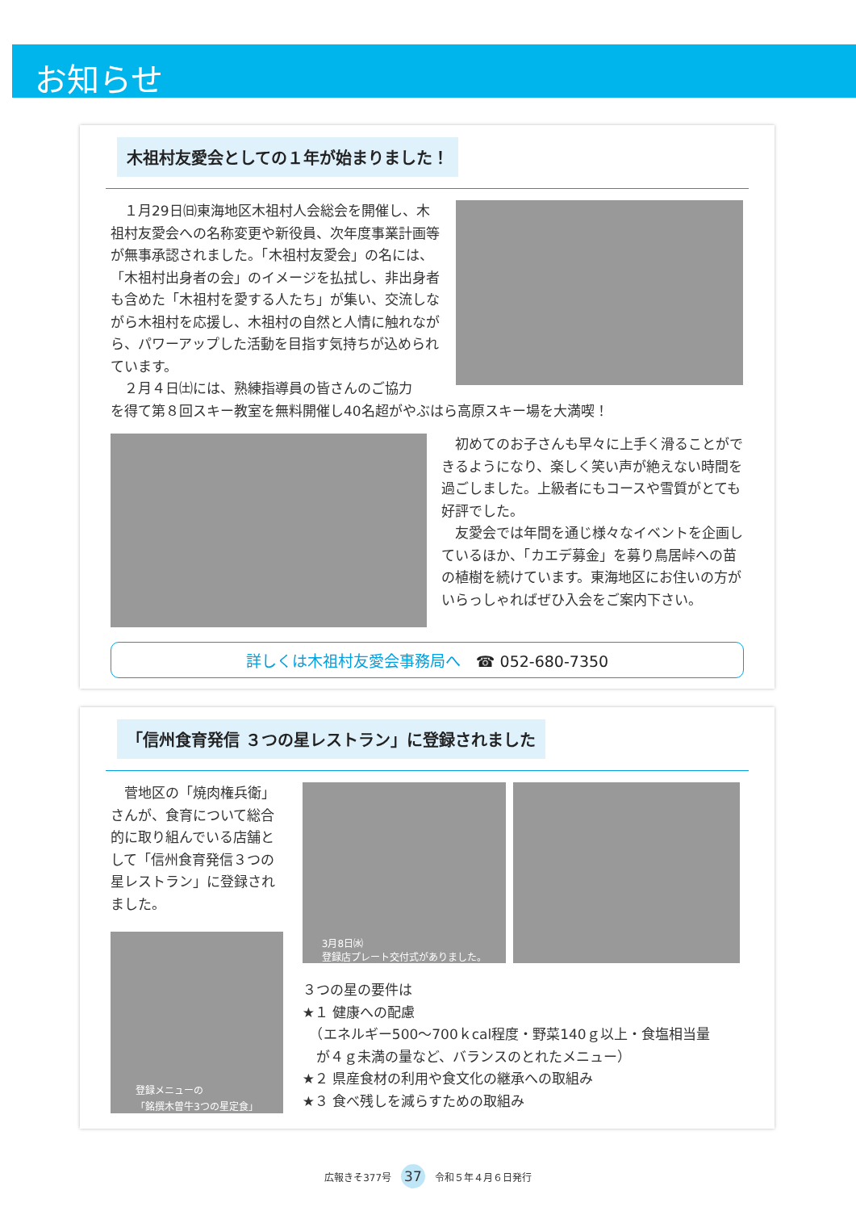お知らせ
木祖村友愛会としての１年が始まりました！
　１月29日㈰東海地区木祖村人会総会を開催し、木祖村友愛会への名称変更や新役員、次年度事業計画等が無事承認されました。「木祖村友愛会」の名には、「木祖村出身者の会」のイメージを払拭し、非出身者も含めた「木祖村を愛する人たち」が集い、交流しながら木祖村を応援し、木祖村の自然と人情に触れながら、パワーアップした活動を目指す気持ちが込められています。
　２月４日㈯には、熟練指導員の皆さんのご協力
を得て第８回スキー教室を無料開催し40名超がやぶはら高原スキー場を大満喫！
　初めてのお子さんも早々に上手く滑ることができるようになり、楽しく笑い声が絶えない時間を過ごしました。上級者にもコースや雪質がとても好評でした。
　友愛会では年間を通じ様々なイベントを企画しているほか、「カエデ募金」を募り鳥居峠への苗の植樹を続けています。東海地区にお住いの方がいらっしゃればぜひ入会をご案内下さい。
詳しくは木祖村友愛会事務局へ　☎ 052-680-7350
「信州食育発信 ３つの星レストラン」に登録されました
　菅地区の「焼肉権兵衛」さんが、食育について総合的に取り組んでいる店舗として「信州食育発信３つの星レストラン」に登録されました。
登録メニューの
「銘撰木曽牛3つの星定食」
3月8日㈬
登録店プレート交付式がありました。
３つの星の要件は
★１ 健康への配慮
　（エネルギー500～700ｋcal程度・野菜140ｇ以上・食塩相当量
　が４ｇ未満の量など、バランスのとれたメニュー）
★２ 県産食材の利用や食文化の継承への取組み
★３ 食べ残しを減らすための取組み
広報きそ377号 37 令和５年４月６日発行